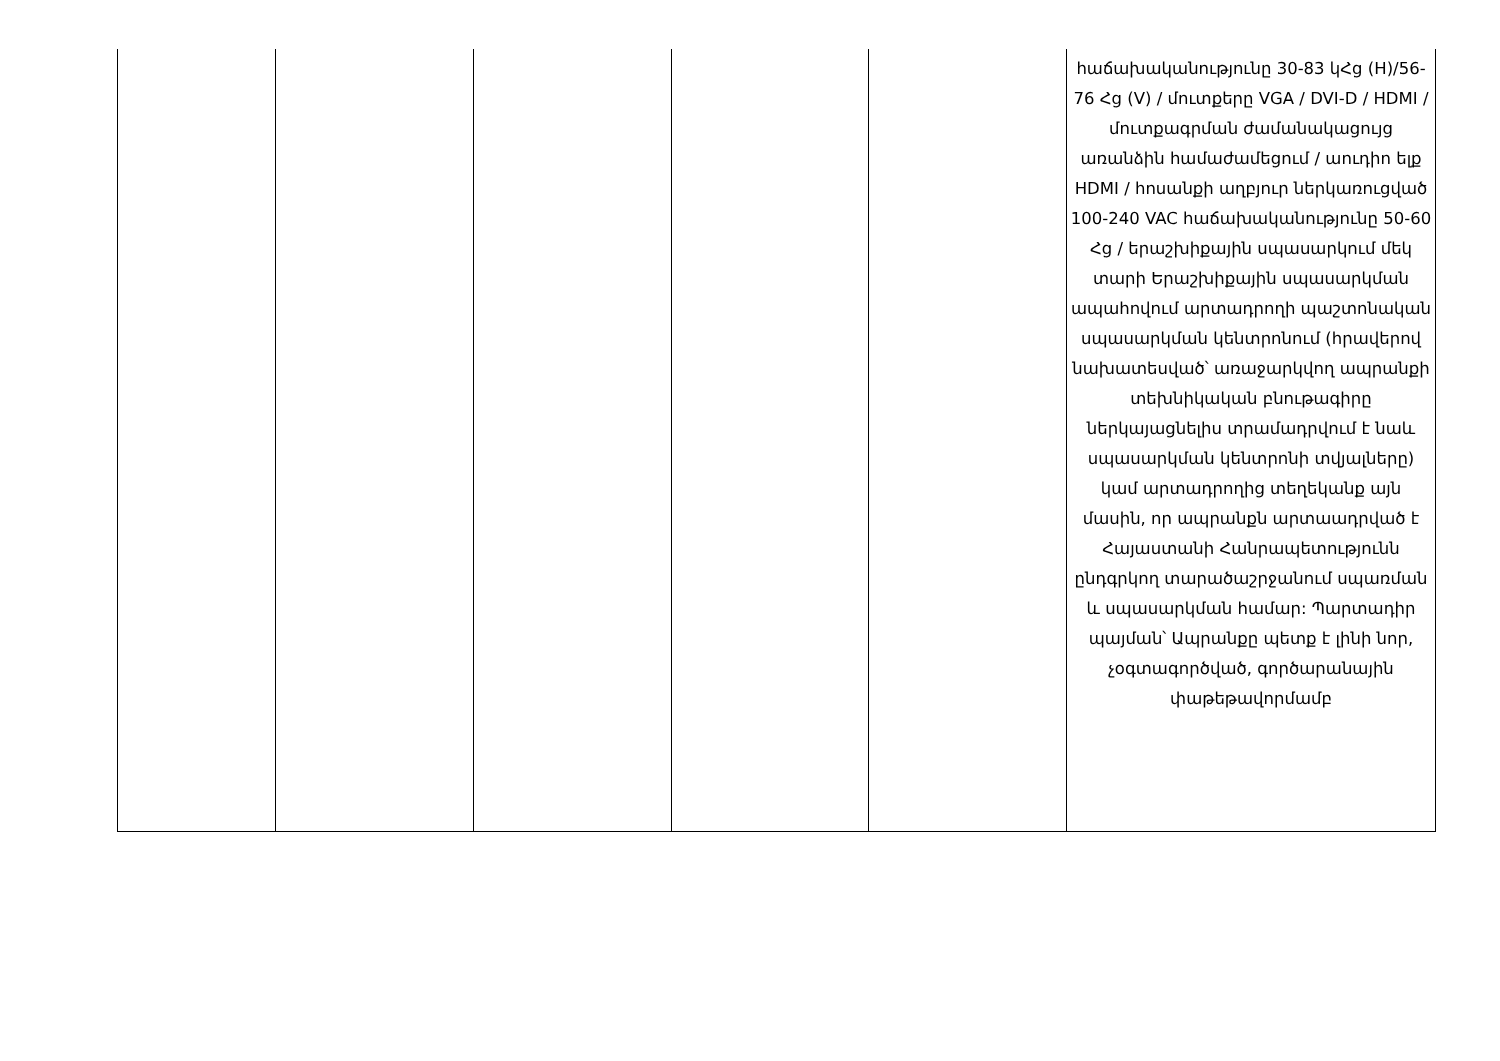| | | | | | հաճախականությունը 30-83 կՀց (H)/56-76 Հց (V) / մուտքերը VGA / DVI-D / HDMI / մուտքագրման ժամանակացույց առանձին համաժամեցում / աուդիո ելք HDMI / հոսանքի աղբյուր ներկառուցված 100-240 VAC հաճախականությունը 50-60 Հց / երաշխիքային սպասարկում մեկ տարի Երաշխիքային սպասարկման ապահովում արտադրողի պաշտոնական սպասարկման կենտրոնում (հրավերով նախատեսված՝ առաջարկվող ապրանքի տեխնիկական բնութագիրը ներկայացնելիս տրամադրվում է նաև սպասարկման կենտրոնի տվյալները) կամ արտադրողից տեղեկանք այն մասին, որ ապրանքն արտաադրված է Հայաստանի Հանրապետությունն ընդգրկող տարածաշրջանում սպառման և սպասարկման համար: Պարտադիր պայման՝ Ապրանքը պետք է լինի նոր, չօգտագործված, գործարանային փաթեթավորմամբ |